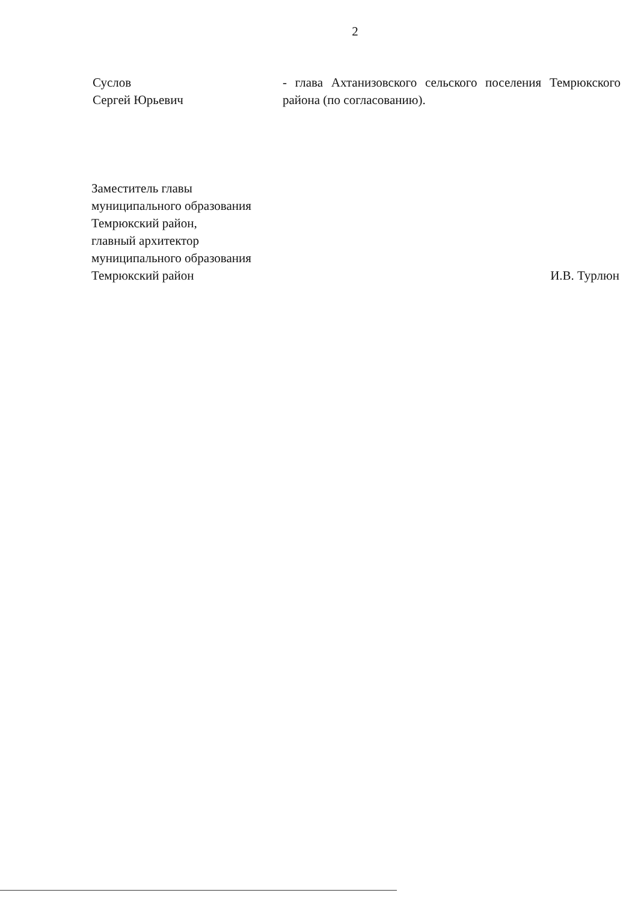2
Суслов
Сергей Юрьевич
- глава Ахтанизовского сельского поселения Темрюкского района (по согласованию).
Заместитель главы
муниципального образования
Темрюкский район,
главный архитектор
муниципального образования
Темрюкский район
И.В. Турлюн